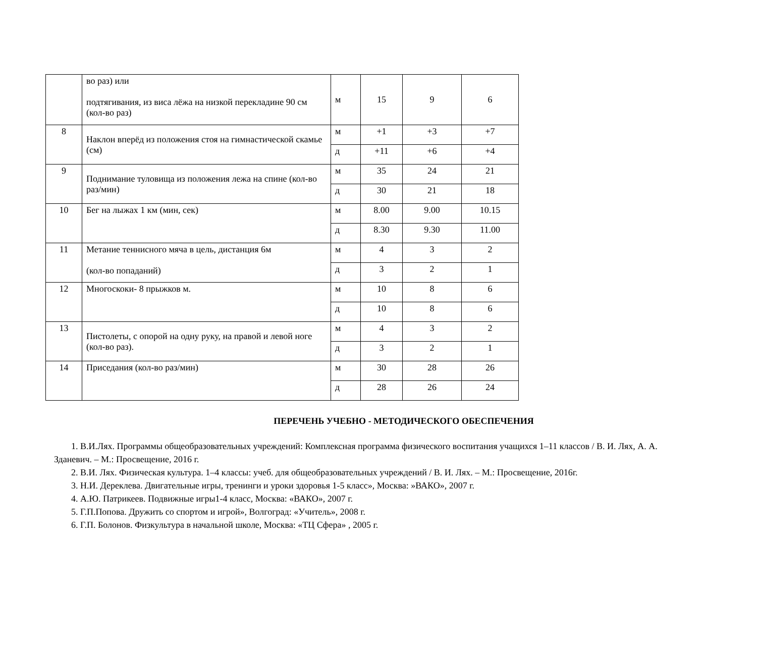| | во раз) или подтягивания, из виса лёжа на низкой перекладине 90 см (кол-во раз) | м | 15 | 9 | 6 |
| 8 | Наклон вперёд из положения стоя на гимнастической скамье (см) | м | +1 | +3 | +7 |
| | | д | +11 | +6 | +4 |
| 9 | Поднимание туловища из положения лежа на спине (кол-во раз/мин) | м | 35 | 24 | 21 |
| | | д | 30 | 21 | 18 |
| 10 | Бег на лыжах 1 км (мин, сек) | м | 8.00 | 9.00 | 10.15 |
| | | д | 8.30 | 9.30 | 11.00 |
| 11 | Метание теннисного мяча в цель, дистанция 6м (кол-во попаданий) | м | 4 | 3 | 2 |
| | | д | 3 | 2 | 1 |
| 12 | Многоскоки- 8 прыжков м. | м | 10 | 8 | 6 |
| | | д | 10 | 8 | 6 |
| 13 | Пистолеты, с опорой на одну руку, на правой и левой ноге (кол-во раз). | м | 4 | 3 | 2 |
| | | д | 3 | 2 | 1 |
| 14 | Приседания (кол-во раз/мин) | м | 30 | 28 | 26 |
| | | д | 28 | 26 | 24 |
ПЕРЕЧЕНЬ УЧЕБНО - МЕТОДИЧЕСКОГО ОБЕСПЕЧЕНИЯ
1. В.И.Лях. Программы общеобразовательных учреждений: Комплексная программа физического воспитания учащихся 1–11 классов / В. И. Лях, А. А. Зданевич. – М.: Просвещение, 2016 г.
2. В.И. Лях. Физическая культура. 1–4 классы: учеб. для общеобразовательных учреждений / В. И. Лях. – М.: Просвещение, 2016г.
3. Н.И. Дереклева. Двигательные игры, тренинги и уроки здоровья 1-5 класс», Москва: »ВАКО», 2007 г.
4. А.Ю. Патрикеев. Подвижные игры1-4 класс, Москва: «ВАКО», 2007 г.
5. Г.П.Попова. Дружить со спортом и игрой», Волгоград: «Учитель», 2008 г.
6. Г.П. Болонов. Физкультура в начальной школе, Москва: «ТЦ Сфера» , 2005 г.